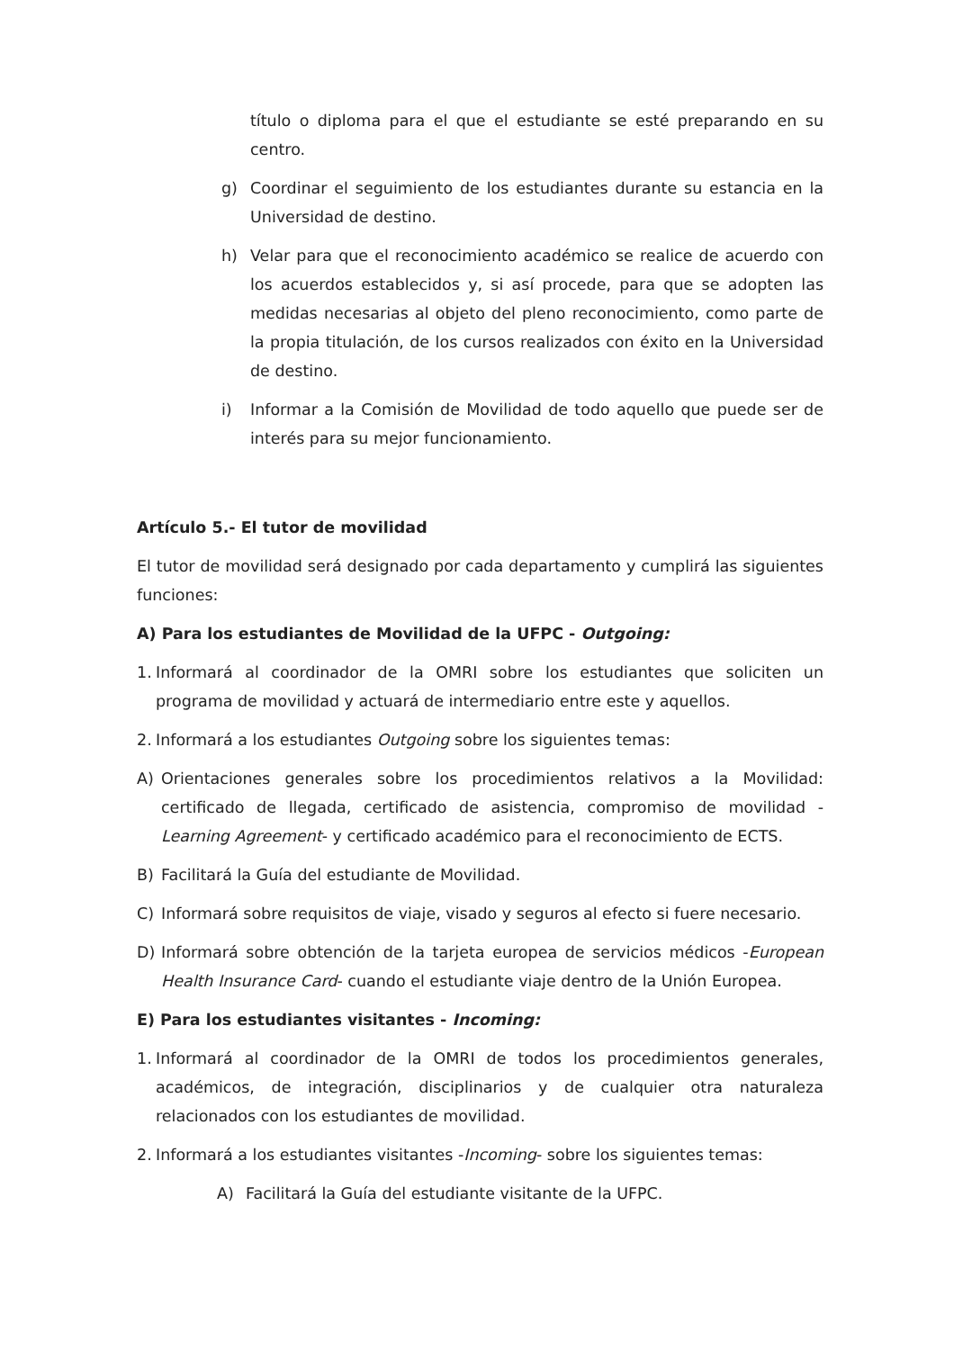título o diploma para el que el estudiante se esté preparando en su centro.
g) Coordinar el seguimiento de los estudiantes durante su estancia en la Universidad de destino.
h) Velar para que el reconocimiento académico se realice de acuerdo con los acuerdos establecidos y, si así procede, para que se adopten las medidas necesarias al objeto del pleno reconocimiento, como parte de la propia titulación, de los cursos realizados con éxito en la Universidad de destino.
i) Informar a la Comisión de Movilidad de todo aquello que puede ser de interés para su mejor funcionamiento.
Artículo 5.- El tutor de movilidad
El tutor de movilidad será designado por cada departamento y cumplirá las siguientes funciones:
A) Para los estudiantes de Movilidad de la UFPC - Outgoing:
1. Informará al coordinador de la OMRI sobre los estudiantes que soliciten un programa de movilidad y actuará de intermediario entre este y aquellos.
2. Informará a los estudiantes Outgoing sobre los siguientes temas:
A) Orientaciones generales sobre los procedimientos relativos a la Movilidad: certificado de llegada, certificado de asistencia, compromiso de movilidad -Learning Agreement- y certificado académico para el reconocimiento de ECTS.
B) Facilitará la Guía del estudiante de Movilidad.
C) Informará sobre requisitos de viaje, visado y seguros al efecto si fuere necesario.
D) Informará sobre obtención de la tarjeta europea de servicios médicos -European Health Insurance Card- cuando el estudiante viaje dentro de la Unión Europea.
E) Para los estudiantes visitantes - Incoming:
1. Informará al coordinador de la OMRI de todos los procedimientos generales, académicos, de integración, disciplinarios y de cualquier otra naturaleza relacionados con los estudiantes de movilidad.
2. Informará a los estudiantes visitantes -Incoming- sobre los siguientes temas:
A) Facilitará la Guía del estudiante visitante de la UFPC.